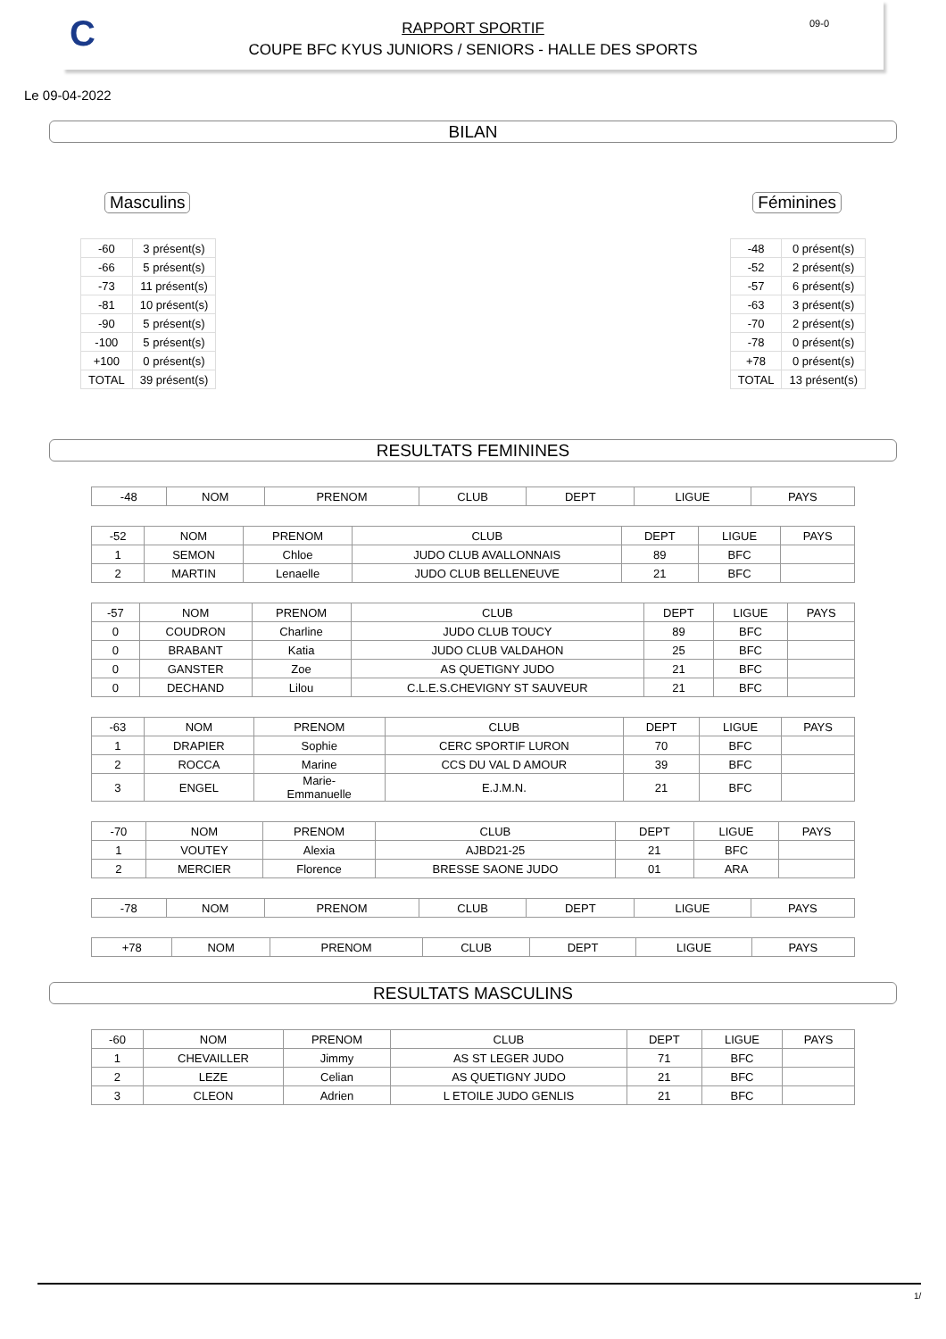C
RAPPORT SPORTIF
COUPE BFC KYUS JUNIORS / SENIORS - HALLE DES SPORTS
09-0
Le 09-04-2022
BILAN
Masculins
| -60 | 3 présent(s) |
| -66 | 5 présent(s) |
| -73 | 11 présent(s) |
| -81 | 10 présent(s) |
| -90 | 5 présent(s) |
| -100 | 5 présent(s) |
| +100 | 0 présent(s) |
| TOTAL | 39 présent(s) |
Féminines
| -48 | 0 présent(s) |
| -52 | 2 présent(s) |
| -57 | 6 présent(s) |
| -63 | 3 présent(s) |
| -70 | 2 présent(s) |
| -78 | 0 présent(s) |
| +78 | 0 présent(s) |
| TOTAL | 13 présent(s) |
RESULTATS FEMININES
| -48 | NOM | PRENOM | CLUB | DEPT | LIGUE | PAYS |
| --- | --- | --- | --- | --- | --- | --- |
| -52 | NOM | PRENOM | CLUB | DEPT | LIGUE | PAYS |
| --- | --- | --- | --- | --- | --- | --- |
| 1 | SEMON | Chloe | JUDO CLUB AVALLONNAIS | 89 | BFC | |
| 2 | MARTIN | Lenaelle | JUDO CLUB BELLENEUVE | 21 | BFC | |
| -57 | NOM | PRENOM | CLUB | DEPT | LIGUE | PAYS |
| --- | --- | --- | --- | --- | --- | --- |
| 0 | COUDRON | Charline | JUDO CLUB TOUCY | 89 | BFC | |
| 0 | BRABANT | Katia | JUDO CLUB VALDAHON | 25 | BFC | |
| 0 | GANSTER | Zoe | AS QUETIGNY JUDO | 21 | BFC | |
| 0 | DECHAND | Lilou | C.L.E.S.CHEVIGNY ST SAUVEUR | 21 | BFC | |
| -63 | NOM | PRENOM | CLUB | DEPT | LIGUE | PAYS |
| --- | --- | --- | --- | --- | --- | --- |
| 1 | DRAPIER | Sophie | CERC SPORTIF LURON | 70 | BFC | |
| 2 | ROCCA | Marine | CCS DU VAL D AMOUR | 39 | BFC | |
| 3 | ENGEL | Marie- Emmanuelle | E.J.M.N. | 21 | BFC | |
| -70 | NOM | PRENOM | CLUB | DEPT | LIGUE | PAYS |
| --- | --- | --- | --- | --- | --- | --- |
| 1 | VOUTEY | Alexia | AJBD21-25 | 21 | BFC | |
| 2 | MERCIER | Florence | BRESSE SAONE JUDO | 01 | ARA | |
| -78 | NOM | PRENOM | CLUB | DEPT | LIGUE | PAYS |
| --- | --- | --- | --- | --- | --- | --- |
| +78 | NOM | PRENOM | CLUB | DEPT | LIGUE | PAYS |
| --- | --- | --- | --- | --- | --- | --- |
RESULTATS MASCULINS
| -60 | NOM | PRENOM | CLUB | DEPT | LIGUE | PAYS |
| --- | --- | --- | --- | --- | --- | --- |
| 1 | CHEVAILLER | Jimmy | AS ST LEGER JUDO | 71 | BFC | |
| 2 | LEZE | Celian | AS QUETIGNY JUDO | 21 | BFC | |
| 3 | CLEON | Adrien | L ETOILE JUDO GENLIS | 21 | BFC | |
1/